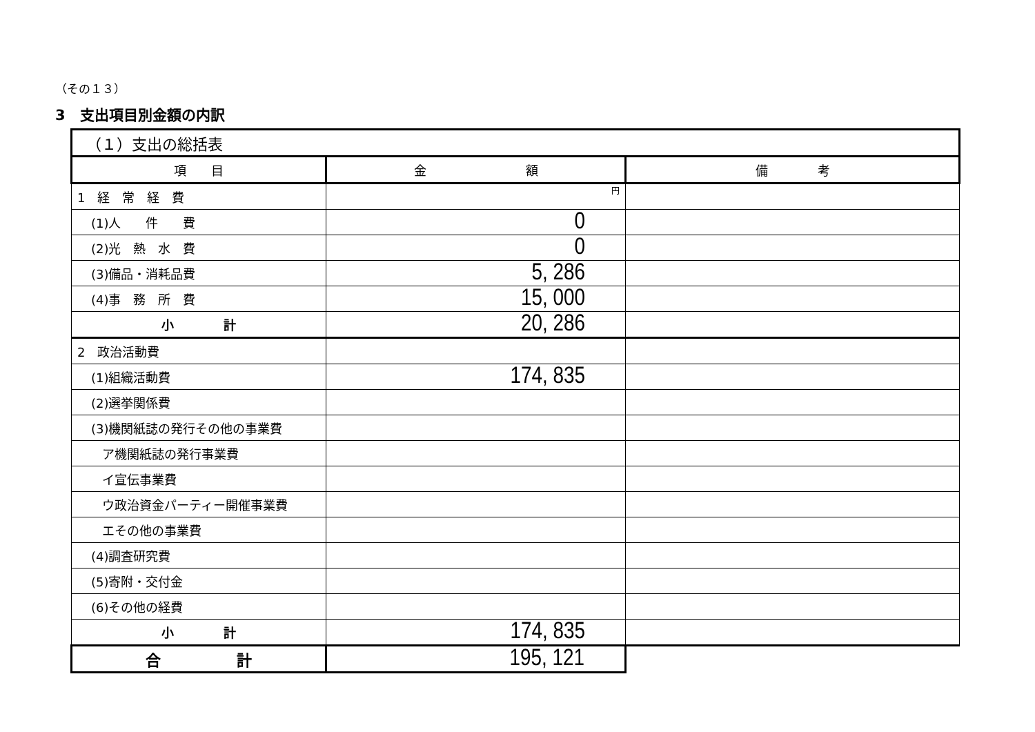（その１３）
3　支出項目別金額の内訳
| （１）支出の総括表 | | |
| 項 目 | 金 額 | 備 考 |
| 1 経 常 経 費 | 円 | |
| (1)人 件 費 | 0 | |
| (2)光 熱 水 費 | 0 | |
| (3)備品・消耗品費 | 5, 286 | |
| (4)事 務 所 費 | 15, 000 | |
| 小 計 | 20, 286 | |
| 2 政治活動費 | | |
| (1)組織活動費 | 174, 835 | |
| (2)選挙関係費 | | |
| (3)機関紙誌の発行その他の事業費 | | |
| ア機関紙誌の発行事業費 | | |
| イ宣伝事業費 | | |
| ウ政治資金パーティー開催事業費 | | |
| エその他の事業費 | | |
| (4)調査研究費 | | |
| (5)寄附・交付金 | | |
| (6)その他の経費 | | |
| 小 計 | 174, 835 | |
| 合 計 | 195, 121 | |